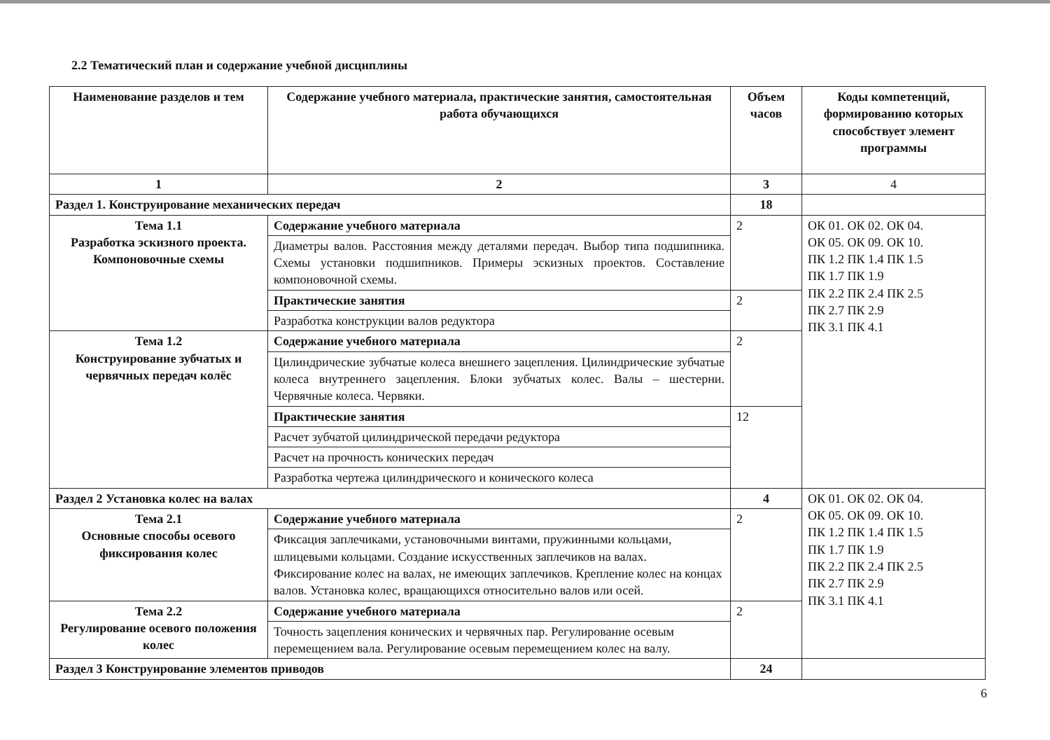2.2 Тематический план и содержание учебной дисциплины
| Наименование разделов и тем | Содержание учебного материала, практические занятия, самостоятельная работа обучающихся | Объем часов | Коды компетенций, формированию которых способствует элемент программы |
| --- | --- | --- | --- |
| 1 | 2 | 3 | 4 |
| Раздел 1. Конструирование механических передач | | 18 | |
| Тема 1.1 Разработка эскизного проекта. Компоновочные схемы | Содержание учебного материала | 2 | ОК 01. ОК 02. ОК 04. ОК 05. ОК 09. ОК 10. ПК 1.2 ПК 1.4 ПК 1.5 ПК 1.7 ПК 1.9 ПК 2.2 ПК 2.4 ПК 2.5 ПК 2.7 ПК 2.9 ПК 3.1 ПК 4.1 |
| | Диаметры валов. Расстояния между деталями передач. Выбор типа подшипника. Схемы установки подшипников. Примеры эскизных проектов. Составление компоновочной схемы. | | |
| | Практические занятия | 2 | |
| | Разработка конструкции валов редуктора | | |
| Тема 1.2 Конструирование зубчатых и червячных передач колёс | Содержание учебного материала | 2 | |
| | Цилиндрические зубчатые колеса внешнего зацепления. Цилиндрические зубчатые колеса внутреннего зацепления. Блоки зубчатых колес. Валы – шестерни. Червячные колеса. Червяки. | | |
| | Практические занятия | 12 | |
| | Расчет зубчатой цилиндрической передачи редуктора | | |
| | Расчет на прочность конических передач | | |
| | Разработка чертежа цилиндрического и конического колеса | | |
| Раздел 2 Установка колес на валах | | 4 | ОК 01. ОК 02. ОК 04. ОК 05. ОК 09. ОК 10. ПК 1.2 ПК 1.4 ПК 1.5 ПК 1.7 ПК 1.9 ПК 2.2 ПК 2.4 ПК 2.5 ПК 2.7 ПК 2.9 ПК 3.1 ПК 4.1 |
| Тема 2.1 Основные способы осевого фиксирования колес | Содержание учебного материала | 2 | |
| | Фиксация заплечиками, установочными винтами, пружинными кольцами, шлицевыми кольцами. Создание искусственных заплечиков на валах. Фиксирование колес на валах, не имеющих заплечиков. Крепление колес на концах валов. Установка колес, вращающихся относительно валов или осей. | | |
| Тема 2.2 Регулирование осевого положения колес | Содержание учебного материала | 2 | |
| | Точность зацепления конических и червячных пар. Регулирование осевым перемещением вала. Регулирование осевым перемещением колес на валу. | | |
| Раздел 3 Конструирование элементов приводов | | 24 | |
6